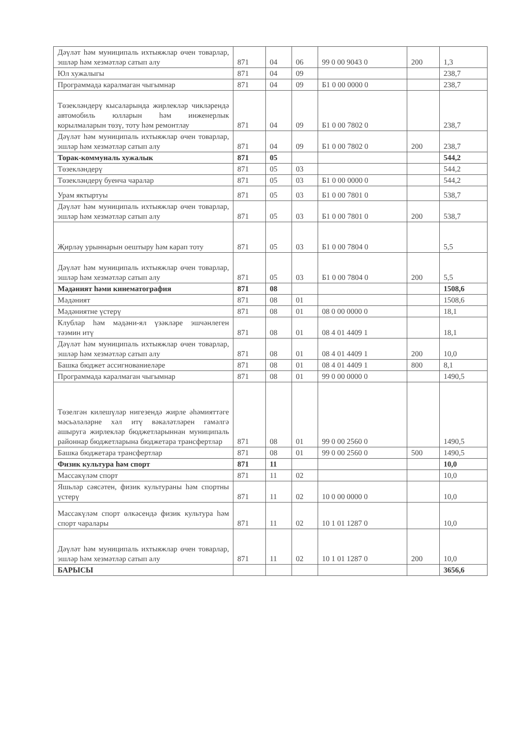| Дәүләт һәм муниципаль ихтыяжлар өчен товарлар, эшләр һәм хезмәтләр сатып алу | 871 | 04 | 06 | 99 0 00 9043 0 | 200 | 1,3 |
| Юл хужалыгы | 871 | 04 | 09 | | | 238,7 |
| Программада каралмаган чыгымнар | 871 | 04 | 09 | Б1 0 00 0000 0 | | 238,7 |
| Төзекләндерү кысаларында жирлекләр чикләрендә автомобиль юлларын һәм инженерлык корылмаларын төзү, тоту һәм ремонтлау | 871 | 04 | 09 | Б1 0 00 7802 0 | | 238,7 |
| Дәүләт һәм муниципаль ихтыяжлар өчен товарлар, эшләр һәм хезмәтләр сатып алу | 871 | 04 | 09 | Б1 0 00 7802 0 | 200 | 238,7 |
| Торак-коммуналь хужалык | 871 | 05 | | | | 544,2 |
| Төзекләндерү | 871 | 05 | 03 | | | 544,2 |
| Төзекләндерү буенча чаралар | 871 | 05 | 03 | Б1 0 00 0000 0 | | 544,2 |
| Урам яктыртуы | 871 | 05 | 03 | Б1 0 00 7801 0 | | 538,7 |
| Дәүләт һәм муниципаль ихтыяжлар өчен товарлар, эшләр һәм хезмәтләр сатып алу | 871 | 05 | 03 | Б1 0 00 7801 0 | 200 | 538,7 |
| Җирләү урыннарын оештыру һәм карап тоту | 871 | 05 | 03 | Б1 0 00 7804 0 | | 5,5 |
| Дәүләт һәм муниципаль ихтыяжлар өчен товарлар, эшләр һәм хезмәтләр сатып алу | 871 | 05 | 03 | Б1 0 00 7804 0 | 200 | 5,5 |
| Мәдәният һәми кинематография | 871 | 08 | | | | 1508,6 |
| Мәдәният | 871 | 08 | 01 | | | 1508,6 |
| Мәдәниятне үстерү | 871 | 08 | 01 | 08 0 00 0000 0 | | 18,1 |
| Клублар һәм мәдәни-ял үзәкләре эшчәнлеген тәэмин итү | 871 | 08 | 01 | 08 4 01 4409 1 | | 18,1 |
| Дәүләт һәм муниципаль ихтыяжлар өчен товарлар, эшләр һәм хезмәтләр сатып алу | 871 | 08 | 01 | 08 4 01 4409 1 | 200 | 10,0 |
| Башка бюджет ассигнованиеләре | 871 | 08 | 01 | 08 4 01 4409 1 | 800 | 8,1 |
| Программада каралмаган чыгымнар | 871 | 08 | 01 | 99 0 00 0000 0 | | 1490,5 |
| Төзелгән килешүләр нигезендә жирле әһәмияттәге мәсьәләләрне хәл итү вәкаләтләрен гамәлгә ашыруга жирлекләр бюджетларыннан муниципаль районнар бюджетларына бюджетара трансфертлар | 871 | 08 | 01 | 99 0 00 2560 0 | | 1490,5 |
| Башка бюджетара трансфертлар | 871 | 08 | 01 | 99 0 00 2560 0 | 500 | 1490,5 |
| Физик культура һәм спорт | 871 | 11 | | | | 10,0 |
| Массакүләм спорт | 871 | 11 | 02 | | | 10,0 |
| Яшьләр сәясәтен, физик культураны һәм спортны үстерү | 871 | 11 | 02 | 10 0 00 0000 0 | | 10,0 |
| Массакүләм спорт өлкәсендә физик культура һәм спорт чаралары | 871 | 11 | 02 | 10 1 01 1287 0 | | 10,0 |
| Дәүләт һәм муниципаль ихтыяжлар өчен товарлар, эшләр һәм хезмәтләр сатып алу | 871 | 11 | 02 | 10 1 01 1287 0 | 200 | 10,0 |
| БАРЫСЫ | | | | | | 3656,6 |